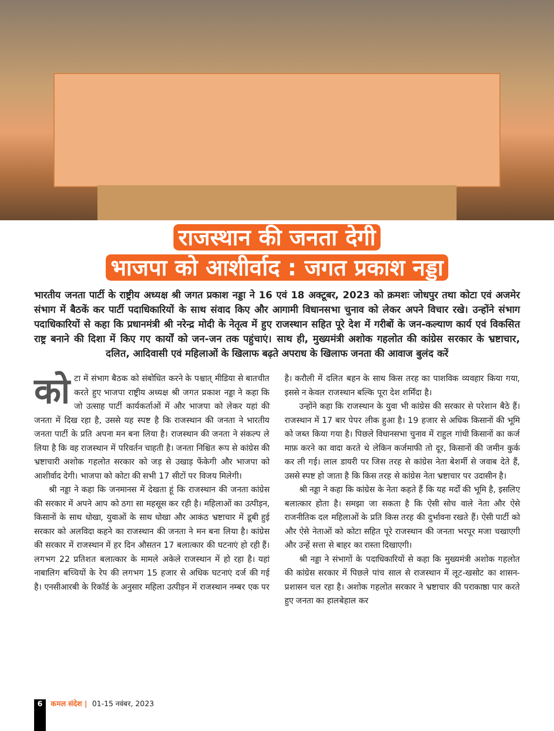राजस्थान की जनता देगी
भाजपा को आशीर्वाद : जगत प्रकाश नड्डा
भारतीय जनता पार्टी के राष्ट्रीय अध्यक्ष श्री जगत प्रकाश नड्डा ने 16 एवं 18 अक्टूबर, 2023 को क्रमशः जोधपुर तथा कोटा एवं अजमेर संभाग में बैठकें कर पार्टी पदाधिकारियों के साथ संवाद किए और आगामी विधानसभा चुनाव को लेकर अपने विचार रखे। उन्होंने संभाग पदाधिकारियों से कहा कि प्रधानमंत्री श्री नरेन्द्र मोदी के नेतृत्व में हुए राजस्थान सहित पूरे देश में गरीबों के जन-कल्याण कार्य एवं विकसित राष्ट्र बनाने की दिशा में किए गए कार्यों को जन-जन तक पहुंचाएं। साथ ही, मुख्यमंत्री अशोक गहलोत की कांग्रेस सरकार के भ्रष्टाचार, दलित, आदिवासी एवं महिलाओं के खिलाफ बढ़ते अपराध के खिलाफ जनता की आवाज बुलंद करें
को टा में संभाग बैठक को संबोधित करने के पश्चात् मीडिया से बातचीत करते हुए भाजपा राष्ट्रीय अध्यक्ष श्री जगत प्रकाश नड्डा ने कहा कि जो उत्साह पार्टी कार्यकर्ताओं में और भाजपा को लेकर यहां की जनता में दिख रहा है, उससे यह स्पष्ट है कि राजस्थान की जनता ने भारतीय जनता पार्टी के प्रति अपना मन बना लिया है। राजस्थान की जनता ने संकल्प ले लिया है कि वह राजस्थान में परिवर्तन चाहती है। जनता निश्चित रूप से कांग्रेस की भ्रष्टाचारी अशोक गहलोत सरकार को जड़ से उखाड़ फेंकेगी और भाजपा को आशीर्वाद देगी। भाजपा को कोटा की सभी 17 सीटों पर विजय मिलेगी।
श्री नड्डा ने कहा कि जनमानस में देखता हूं कि राजस्थान की जनता कांग्रेस की सरकार में अपने आप को ठगा सा महसूस कर रही है। महिलाओं का उत्पीड़न, किसानों के साथ धोखा, युवाओं के साथ धोखा और आकंठ भ्रष्टाचार में डूबी हुई सरकार को अलविदा कहने का राजस्थान की जनता ने मन बना लिया है। कांग्रेस की सरकार में राजस्थान में हर दिन औसतन 17 बलात्कार की घटनाएं हो रही हैं। लगभग 22 प्रतिशत बलात्कार के मामले अकेले राजस्थान में हो रहा है। यहां नाबालिग बच्चियों के रेप की लगभग 15 हजार से अधिक घटनाएं दर्ज की गई है। एनसीआरबी के रिकॉर्ड के अनुसार महिला उत्पीड़न में राजस्थान नम्बर एक पर है। करौली में दलित बहन के साथ किस तरह का पाशविक व्यवहार किया गया, इससे न केवल राजस्थान बल्कि पूरा देश शर्मिंदा है।
उन्होंने कहा कि राजस्थान के युवा भी कांग्रेस की सरकार से परेशान बैठे हैं। राजस्थान में 17 बार पेपर लीक हुआ है। 19 हजार से अधिक किसानों की भूमि को जब्त किया गया है। पिछले विधानसभा चुनाव में राहुल गांधी किसानों का कर्ज माफ़ करने का वादा करते थे लेकिन कर्जमाफी तो दूर, किसानों की जमीन कुर्क कर ली गई। लाल डायरी पर जिस तरह से कांग्रेस नेता बेशर्मी से जवाब देते हैं, उससे स्पष्ट हो जाता है कि किस तरह से कांग्रेस नेता भ्रष्टाचार पर उदासीन है।
श्री नड्डा ने कहा कि कांग्रेस के नेता कहते हैं कि यह मर्दों की भूमि है, इसलिए बलात्कार होता है। समझा जा सकता है कि ऐसी सोच वाले नेता और ऐसे राजनीतिक दल महिलाओं के प्रति किस तरह की दुर्भावना रखते हैं। ऐसी पार्टी को और ऐसे नेताओं को कोटा सहित पूरे राजस्थान की जनता भरपूर मजा चखाएगी और उन्हें सत्ता से बाहर का रास्ता दिखाएगी।
श्री नड्डा ने संभागों के पदाधिकारियों से कहा कि मुख्यमंत्री अशोक गहलोत की कांग्रेस सरकार में पिछले पांच साल से राजस्थान में लूट-खसोट का शासन-प्रशासन चल रहा है। अशोक गहलोत सरकार ने भ्रष्टाचार की पराकाष्ठा पार करते हुए जनता का हालबेहाल कर
6
कमल संदेश | 01-15 नवंबर, 2023